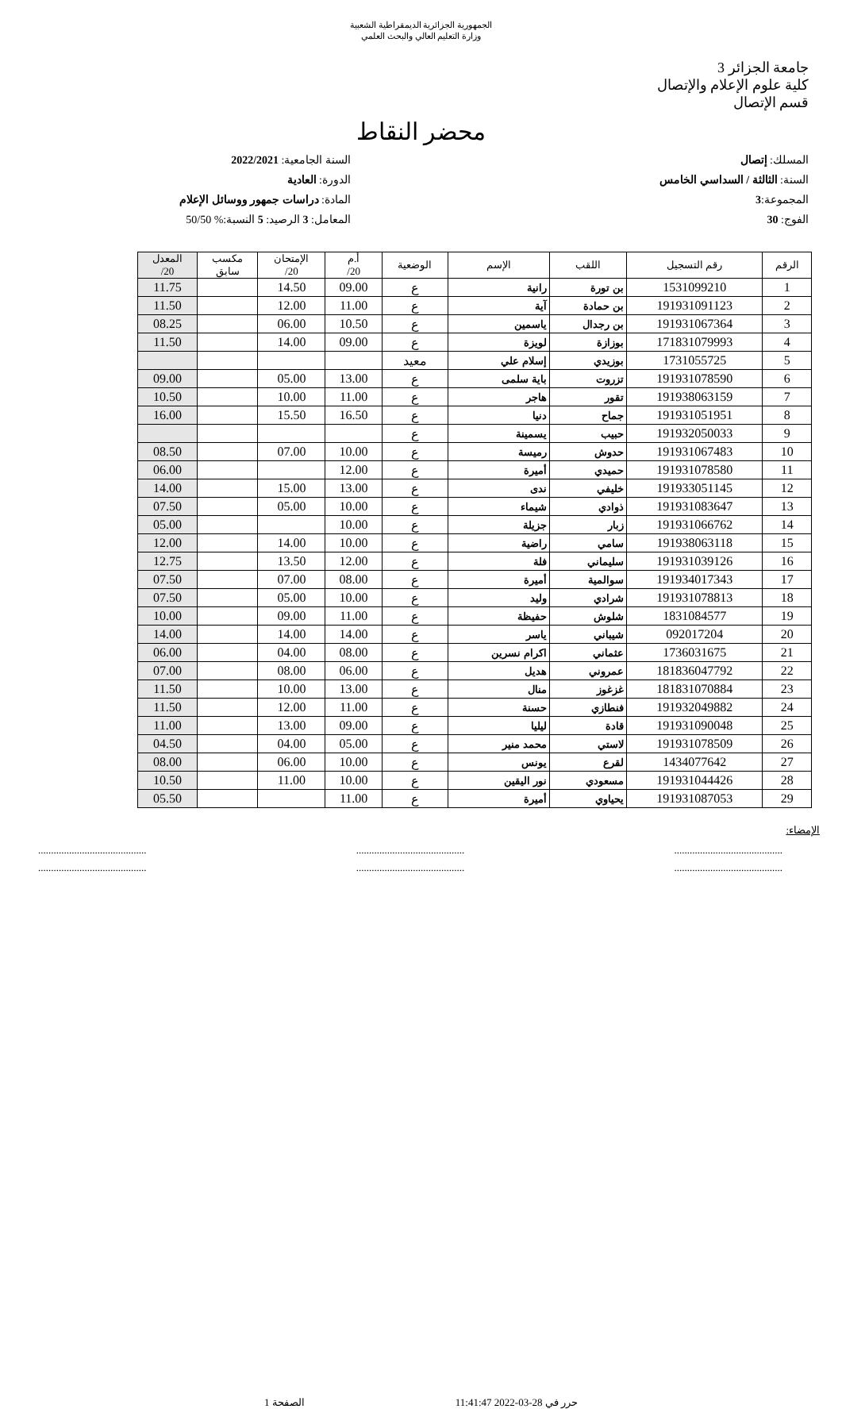الجمهورية الجزائرية الديمقراطية الشعبية
وزارة التعليم العالي والبحث العلمي
جامعة الجزائر 3
كلية علوم الإعلام والإتصال
قسم الإتصال
محضر النقاط
المسلك: إتصال
السنة: الثالثة / السداسي الخامس
المجموعة:3
الفوج: 30
السنة الجامعية: 2022/2021
الدورة: العادية
المادة: دراسات جمهور ووسائل الإعلام
المعامل: 3 الرصيد: 5 النسبة:% 50/50
| الرقم | رقم التسجيل | اللقب | الإسم | الوضعية | أ.م 20/ | الإمتحان 20/ | مكسب سابق | المعدل 20/ |
| --- | --- | --- | --- | --- | --- | --- | --- | --- |
| 1 | 1531099210 | بن تورة | رانية | ع | 09.00 | 14.50 | | 11.75 |
| 2 | 191931091123 | بن حمادة | آية | ع | 11.00 | 12.00 | | 11.50 |
| 3 | 191931067364 | بن رجدال | ياسمين | ع | 10.50 | 06.00 | | 08.25 |
| 4 | 171831079993 | بوزازة | لويزة | ع | 09.00 | 14.00 | | 11.50 |
| 5 | 1731055725 | بوزيدي | إسلام علي | معيد | | | | |
| 6 | 191931078590 | تزروت | باية سلمى | ع | 13.00 | 05.00 | | 09.00 |
| 7 | 191938063159 | تقور | هاجر | ع | 11.00 | 10.00 | | 10.50 |
| 8 | 191931051951 | جماح | دنيا | ع | 16.50 | 15.50 | | 16.00 |
| 9 | 191932050033 | حبيب | يسمينة | ع | | | | |
| 10 | 191931067483 | حدوش | رميسة | ع | 10.00 | 07.00 | | 08.50 |
| 11 | 191931078580 | حميدي | أميرة | ع | 12.00 | | | 06.00 |
| 12 | 191933051145 | خليفي | ندى | ع | 13.00 | 15.00 | | 14.00 |
| 13 | 191931083647 | ذوادي | شيماء | ع | 10.00 | 05.00 | | 07.50 |
| 14 | 191931066762 | زبار | جزيلة | ع | 10.00 | | | 05.00 |
| 15 | 191938063118 | سامي | راضية | ع | 10.00 | 14.00 | | 12.00 |
| 16 | 191931039126 | سليماني | فلة | ع | 12.00 | 13.50 | | 12.75 |
| 17 | 191934017343 | سوالمية | أميرة | ع | 08.00 | 07.00 | | 07.50 |
| 18 | 191931078813 | شرادي | وليد | ع | 10.00 | 05.00 | | 07.50 |
| 19 | 1831084577 | شلوش | حفيظة | ع | 11.00 | 09.00 | | 10.00 |
| 20 | 092017204 | شيباني | ياسر | ع | 14.00 | 14.00 | | 14.00 |
| 21 | 1736031675 | عثماني | اكرام نسرين | ع | 08.00 | 04.00 | | 06.00 |
| 22 | 181836047792 | عمروني | هديل | ع | 06.00 | 08.00 | | 07.00 |
| 23 | 181831070884 | غزغوز | منال | ع | 13.00 | 10.00 | | 11.50 |
| 24 | 191932049882 | فنطازي | حسنة | ع | 11.00 | 12.00 | | 11.50 |
| 25 | 191931090048 | قادة | ليليا | ع | 09.00 | 13.00 | | 11.00 |
| 26 | 191931078509 | لاستي | محمد منير | ع | 05.00 | 04.00 | | 04.50 |
| 27 | 1434077642 | لقرع | يونس | ع | 10.00 | 06.00 | | 08.00 |
| 28 | 191931044426 | مسعودي | نور اليقين | ع | 10.00 | 11.00 | | 10.50 |
| 29 | 191931087053 | يحياوي | أميرة | ع | 11.00 | | | 05.50 |
الإمضاء:
..........................................
....................................................................................
....................................................................................
..........................................
حرر في 28-03-2022 11:41:47 الصفحة 1